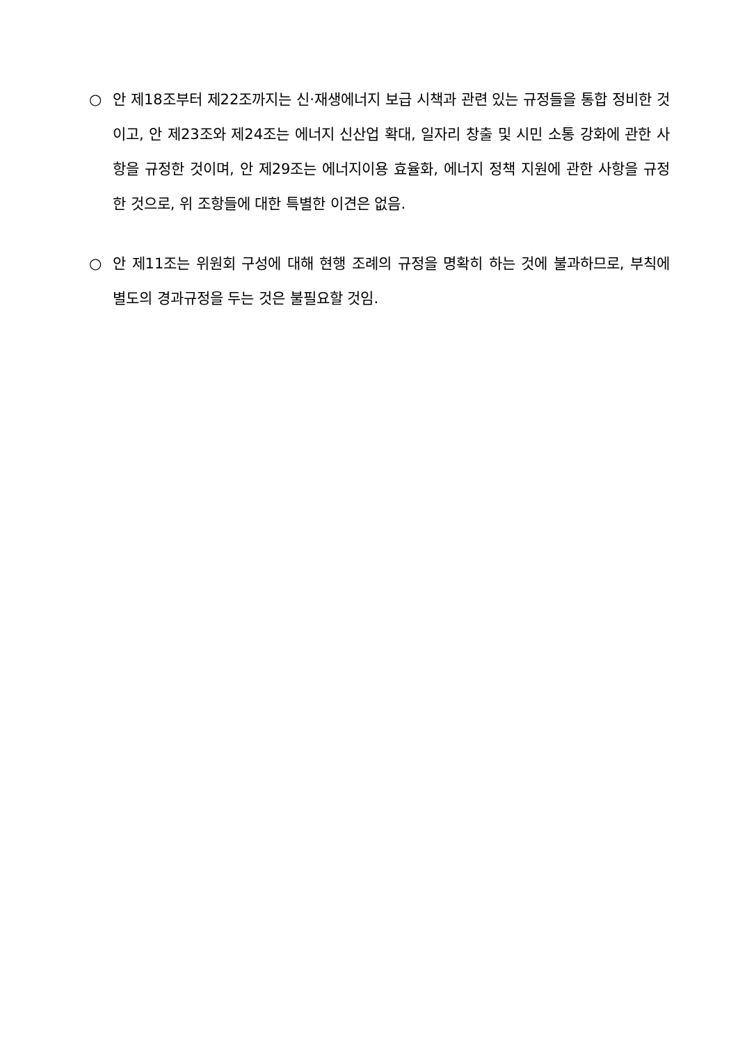○ 안 제18조부터 제22조까지는 신·재생에너지 보급 시책과 관련 있는 규정들을 통합 정비한 것이고, 안 제23조와 제24조는 에너지 신산업 확대, 일자리 창출 및 시민 소통 강화에 관한 사항을 규정한 것이며, 안 제29조는 에너지이용 효율화, 에너지 정책 지원에 관한 사항을 규정한 것으로, 위 조항들에 대한 특별한 이견은 없음.
○ 안 제11조는 위원회 구성에 대해 현행 조례의 규정을 명확히 하는 것에 불과하므로, 부칙에 별도의 경과규정을 두는 것은 불필요할 것임.